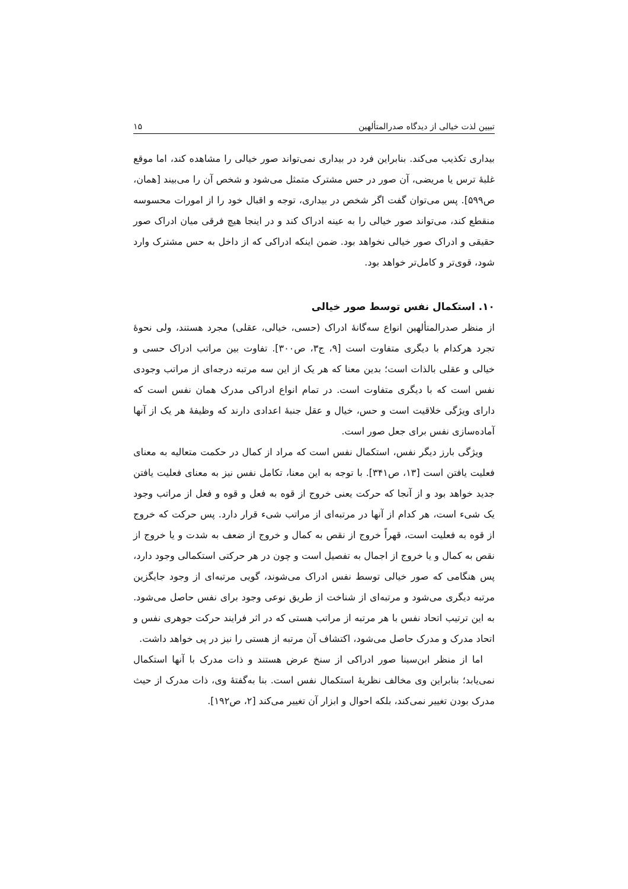تبیین لذت خیالی از دیدگاه صدرالمتألهین ۱۵
بیداری تکذیب می‌کند. بنابراین فرد در بیداری نمی‌تواند صور خیالی را مشاهده کند، اما موقع غلبۀ ترس یا مریضی، آن صور در حس مشترک متمثل می‌شود و شخص آن را می‌بیند [همان، ص۵۹۹]. پس می‌توان گفت اگر شخص در بیداری، توجه و اقبال خود را از امورات محسوسه منقطع کند، می‌تواند صور خیالی را به عینه ادراک کند و در اینجا هیچ فرقی میان ادراک صور حقیقی و ادراک صور خیالی نخواهد بود. ضمن اینکه ادراکی که از داخل به حس مشترک وارد شود، قوی‌تر و کامل‌تر خواهد بود.
۱۰. استکمال نفس توسط صور خیالی
از منظر صدرالمتألهین انواع سه‌گانۀ ادراک (حسی، خیالی، عقلی) مجرد هستند، ولی نحوۀ تجرد هرکدام با دیگری متفاوت است [۹، ج۳، ص۳۰۰]. تفاوت بین مراتب ادراک حسی و خیالی و عقلی بالذات است؛ بدین معنا که هر یک از این سه مرتبه درجه‌ای از مراتب وجودی نفس است که با دیگری متفاوت است. در تمام انواع ادراکی مدرک همان نفس است که دارای ویژگی خلاقیت است و حس، خیال و عقل جنبۀ اعدادی دارند که وظیفۀ هر یک از آنها آماده‌سازی نفس برای جعل صور است.
ویژگی بارز دیگر نفس، استکمال نفس است که مراد از کمال در حکمت متعالیه به معنای فعلیت یافتن است [۱۳، ص۳۴۱]. با توجه به این معنا، تکامل نفس نیز به معنای فعلیت یافتن جدید خواهد بود و از آنجا که حرکت یعنی خروج از قوه به فعل و قوه و فعل از مراتب وجود یک شیء است، هر کدام از آنها در مرتبه‌ای از مراتب شیء قرار دارد. پس حرکت که خروج از قوه به فعلیت است، قهراً خروج از نقص به کمال و خروج از ضعف به شدت و یا خروج از نقص به کمال و یا خروج از اجمال به تفصیل است و چون در هر حرکتی استکمالی وجود دارد، پس هنگامی که صور خیالی توسط نفس ادراک می‌شوند، گویی مرتبه‌ای از وجود جایگزین مرتبه دیگری می‌شود و مرتبه‌ای از شناخت از طریق نوعی وجود برای نفس حاصل می‌شود. به این ترتیب اتحاد نفس با هر مرتبه از مراتب هستی که در اثر فرایند حرکت جوهری نفس و اتحاد مدرک و مدرک حاصل می‌شود، اکتشاف آن مرتبه از هستی را نیز در پی خواهد داشت.
اما از منظر ابن‌سینا صور ادراکی از سنخ عرض هستند و ذات مدرک با آنها استکمال نمی‌یابد؛ بنابراین وی مخالف نظریۀ استکمال نفس است. بنا به‌گفتۀ وی، ذات مدرک از حیث مدرک بودن تغییر نمی‌کند، بلکه احوال و ابزار آن تغییر می‌کند [۲، ص۱۹۲].